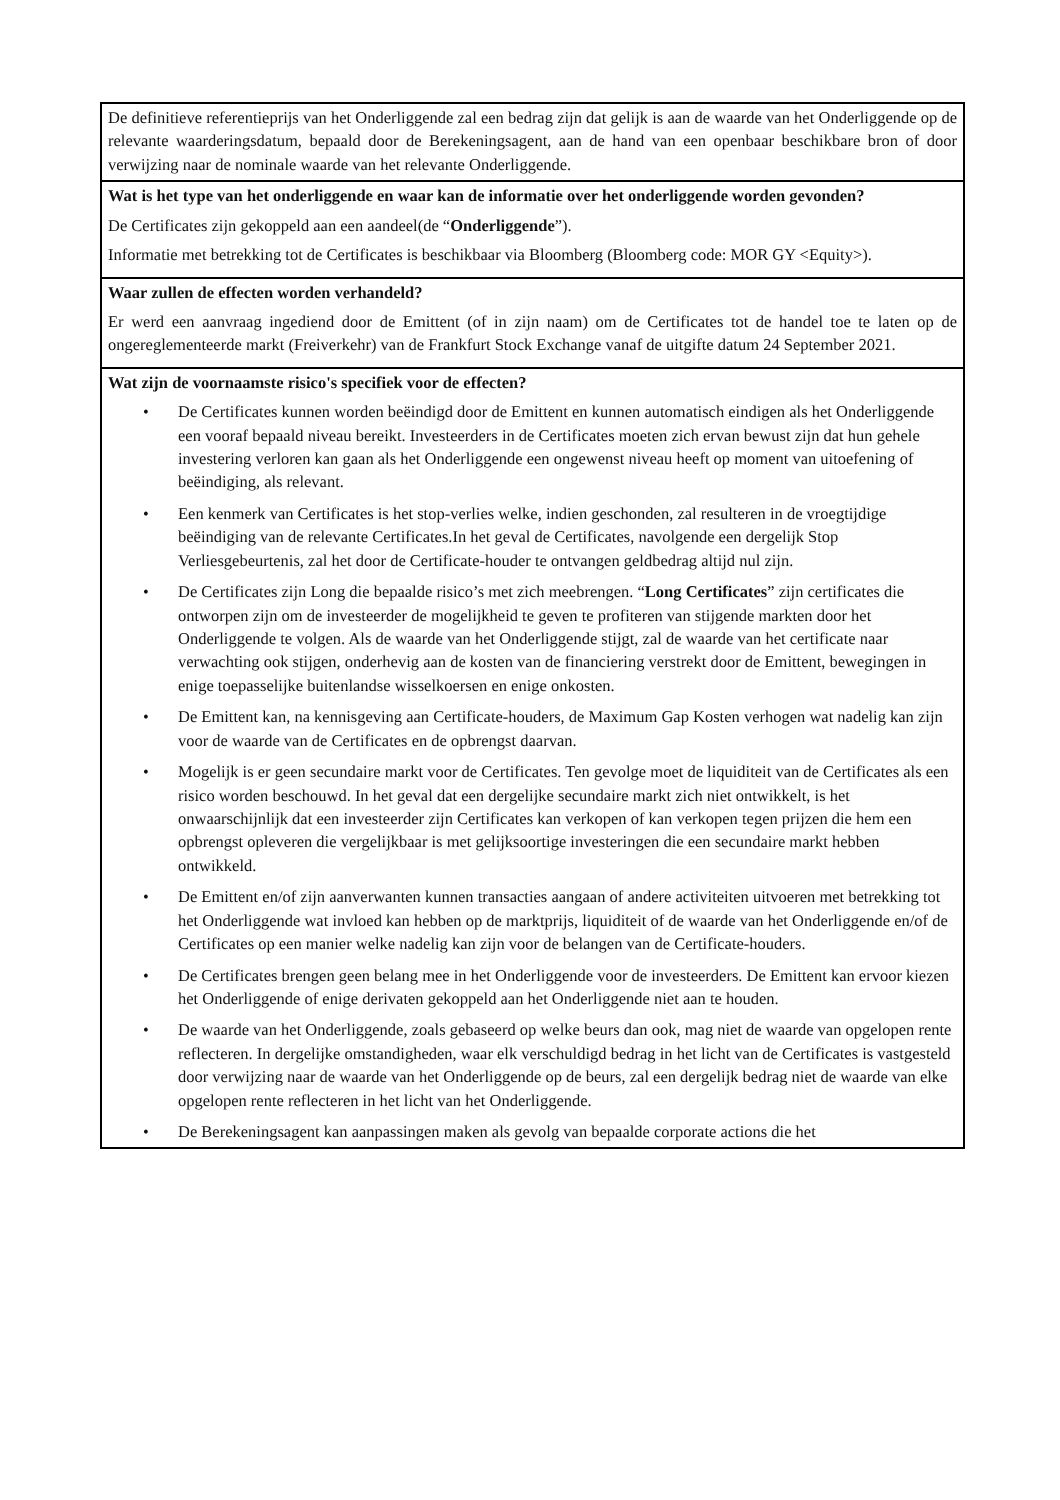| De definitieve referentieprijs van het Onderliggende zal een bedrag zijn dat gelijk is aan de waarde van het Onderliggende op de relevante waarderingsdatum, bepaald door de Berekeningsagent, aan de hand van een openbaar beschikbare bron of door verwijzing naar de nominale waarde van het relevante Onderliggende. |
| Wat is het type van het onderliggende en waar kan de informatie over het onderliggende worden gevonden? De Certificates zijn gekoppeld aan een aandeel(de “ Onderliggende ”). Informatie met betrekking tot de Certificates is beschikbaar via Bloomberg (Bloomberg code: MOR GY <Equity>). |
| Waar zullen de effecten worden verhandeld? Er werd een aanvraag ingediend door de Emittent (of in zijn naam) om de Certificates tot de handel toe te laten op de ongereglementeerde markt (Freiverkehr) van de Frankfurt Stock Exchange vanaf de uitgifte datum 24 September 2021. |
| Wat zijn de voornaamste risico's specifiek voor de effecten? • De Certificates kunnen worden beëindigd door de Emittent en kunnen automatisch eindigen als het Onderliggende een vooraf bepaald niveau bereikt. Investeerders in de Certificates moeten zich ervan bewust zijn dat hun gehele investering verloren kan gaan als het Onderliggende een ongewenst niveau heeft op moment van uitoefening of beëindiging, als relevant. • Een kenmerk van Certificates is het stop-verlies welke, indien geschonden, zal resulteren in de vroegtijdige beëindiging van de relevante Certificates.In het geval de Certificates, navolgende een dergelijk Stop Verliesgebeurtenis, zal het door de Certificate-houder te ontvangen geldbedrag altijd nul zijn. • De Certificates zijn Long die bepaalde risico’s met zich meebrengen. “ Long Certificates ” zijn certificates die ontworpen zijn om de investeerder de mogelijkheid te geven te profiteren van stijgende markten door het Onderliggende te volgen. Als de waarde van het Onderliggende stijgt, zal de waarde van het certificate naar verwachting ook stijgen, onderhevig aan de kosten van de financiering verstrekt door de Emittent, bewegingen in enige toepasselijke buitenlandse wisselkoersen en enige onkosten. • De Emittent kan, na kennisgeving aan Certificate-houders, de Maximum Gap Kosten verhogen wat nadelig kan zijn voor de waarde van de Certificates en de opbrengst daarvan. • Mogelijk is er geen secundaire markt voor de Certificates. Ten gevolge moet de liquiditeit van de Certificates als een risico worden beschouwd. In het geval dat een dergelijke secundaire markt zich niet ontwikkelt, is het onwaarschijnlijk dat een investeerder zijn Certificates kan verkopen of kan verkopen tegen prijzen die hem een opbrengst opleveren die vergelijkbaar is met gelijksoortige investeringen die een secundaire markt hebben ontwikkeld. • De Emittent en/of zijn aanverwanten kunnen transacties aangaan of andere activiteiten uitvoeren met betrekking tot het Onderliggende wat invloed kan hebben op de marktprijs, liquiditeit of de waarde van het Onderliggende en/of de Certificates op een manier welke nadelig kan zijn voor de belangen van de Certificate-houders. • De Certificates brengen geen belang mee in het Onderliggende voor de investeerders. De Emittent kan ervoor kiezen het Onderliggende of enige derivaten gekoppeld aan het Onderliggende niet aan te houden. • De waarde van het Onderliggende, zoals gebaseerd op welke beurs dan ook, mag niet de waarde van opgelopen rente reflecteren. In dergelijke omstandigheden, waar elk verschuldigd bedrag in het licht van de Certificates is vastgesteld door verwijzing naar de waarde van het Onderliggende op de beurs, zal een dergelijk bedrag niet de waarde van elke opgelopen rente reflecteren in het licht van het Onderliggende. • De Berekeningsagent kan aanpassingen maken als gevolg van bepaalde corporate actions die het |